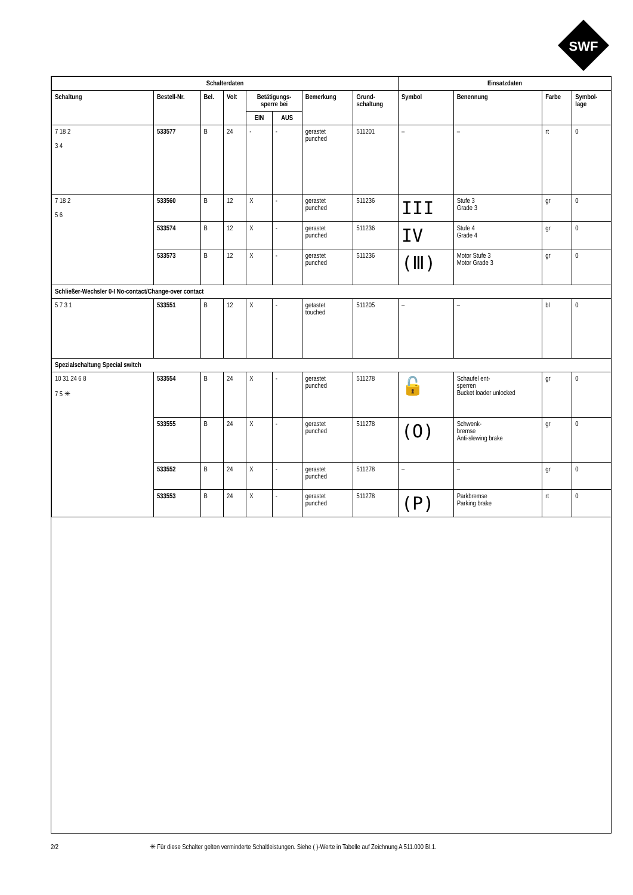SWF
| Schalterdaten | | | | | | | | Einsatzdaten | | | |
| --- | --- | --- | --- | --- | --- | --- | --- | --- | --- | --- | --- |
| Schaltung | Bestell-Nr. | Bel. | Volt | Betätigungs- sperre bei | | Bemerkung | Grund- schaltung | Symbol | Benennung | Farbe | Symbol- lage |
| | | | | EIN | AUS | | | | | | |
| 7 18 2 3 4 | 533577 | B | 24 | - | - | gerastet punched | 511201 | – | – | rt | 0 |
| 7 18 2 5 6 | 533560 | B | 12 | X | - | gerastet punched | 511236 | III | Stufe 3 Grade 3 | gr | 0 |
| | 533574 | B | 12 | X | - | gerastet punched | 511236 | IV | Stufe 4 Grade 4 | gr | 0 |
| | 533573 | B | 12 | X | - | gerastet punched | 511236 | (Ⅲ) | Motor Stufe 3 Motor Grade 3 | gr | 0 |
| Schließer-Wechsler 0-I No-contact/Change-over contact | | | | | | | | | | | |
| 5 7 3 1 | 533551 | B | 12 | X | - | getastet touched | 511205 | – | – | bl | 0 |
| Spezialschaltung Special switch | | | | | | | | | | | |
| 10 31 24 6 8 7 5 ✳ | 533554 | B | 24 | X | - | gerastet punched | 511278 | 🔓 | Schaufel ent- sperren Bucket loader unlocked | gr | 0 |
| | 533555 | B | 24 | X | - | gerastet punched | 511278 | (O) | Schwenk- bremse Anti-slewing brake | gr | 0 |
| | 533552 | B | 24 | X | - | gerastet punched | 511278 | – | – | gr | 0 |
| | 533553 | B | 24 | X | - | gerastet punched | 511278 | (P) | Parkbremse Parking brake | rt | 0 |
2/2 ✳ Für diese Schalter gelten verminderte Schaltleistungen. Siehe ( )-Werte in Tabelle auf Zeichnung A 511.000 Bl.1.